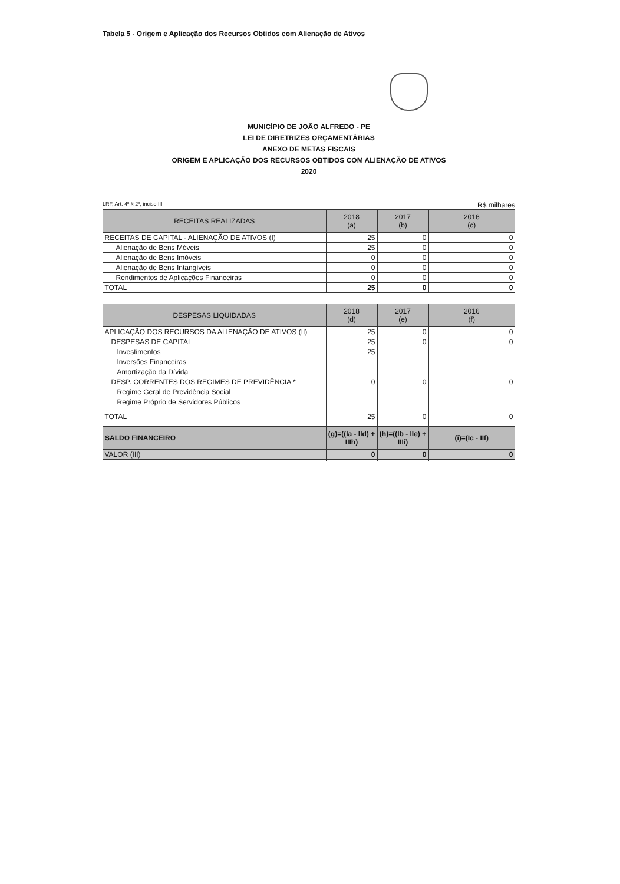Tabela 5 - Origem e Aplicação dos Recursos Obtidos com Alienação de Ativos
MUNICÍPIO DE JOÃO ALFREDO - PE
LEI DE DIRETRIZES ORÇAMENTÁRIAS
ANEXO DE METAS FISCAIS
ORIGEM E APLICAÇÃO DOS RECURSOS OBTIDOS COM ALIENAÇÃO DE ATIVOS
2020
LRF, Art. 4º § 2º, inciso III R$ milhares
| RECEITAS REALIZADAS | 2018 (a) | 2017 (b) | 2016 (c) |
| --- | --- | --- | --- |
| RECEITAS DE CAPITAL - ALIENAÇÃO DE ATIVOS (I) | 25 | 0 | 0 |
| Alienação de Bens Móveis | 25 | 0 | 0 |
| Alienação de Bens Imóveis | 0 | 0 | 0 |
| Alienação de Bens Intangíveis | 0 | 0 | 0 |
| Rendimentos de Aplicações Financeiras | 0 | 0 | 0 |
| TOTAL | 25 | 0 | 0 |
| DESPESAS LIQUIDADAS | 2018 (d) | 2017 (e) | 2016 (f) |
| --- | --- | --- | --- |
| APLICAÇÃO DOS RECURSOS DA ALIENAÇÃO DE ATIVOS (II) | 25 | 0 | 0 |
| DESPESAS DE CAPITAL | 25 | 0 | 0 |
| Investimentos | 25 | | |
| Inversões Financeiras | | | |
| Amortização da Dívida | | | |
| DESP. CORRENTES DOS REGIMES DE PREVIDÊNCIA * | 0 | 0 | 0 |
| Regime Geral de Previdência Social | | | |
| Regime Próprio de Servidores Públicos | | | |
| TOTAL | 25 | 0 | 0 |
| SALDO FINANCEIRO | (g)=((Ia - IId) + IIIh) | (h)=((Ib - IIe) + IIIi) | (i)=(Ic - IIf) |
| VALOR (III) | 0 | 0 | 0 |